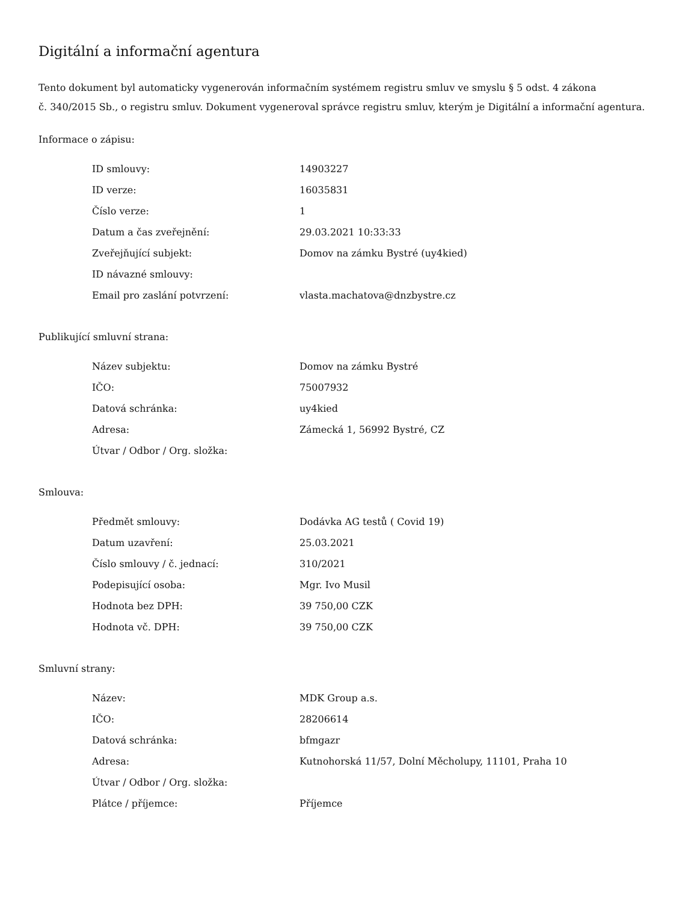Digitální a informační agentura
Tento dokument byl automaticky vygenerován informačním systémem registru smluv ve smyslu § 5 odst. 4 zákona
č. 340/2015 Sb., o registru smluv. Dokument vygeneroval správce registru smluv, kterým je Digitální a informační agentura.
Informace o zápisu:
| ID smlouvy: | 14903227 |
| ID verze: | 16035831 |
| Číslo verze: | 1 |
| Datum a čas zveřejnění: | 29.03.2021 10:33:33 |
| Zveřejňující subjekt: | Domov na zámku Bystré (uy4kied) |
| ID návazné smlouvy: | |
| Email pro zaslání potvrzení: | vlasta.machatova@dnzbystre.cz |
Publikující smluvní strana:
| Název subjektu: | Domov na zámku Bystré |
| IČO: | 75007932 |
| Datová schránka: | uy4kied |
| Adresa: | Zámecká 1, 56992 Bystré, CZ |
| Útvar / Odbor / Org. složka: | |
Smlouva:
| Předmět smlouvy: | Dodávka AG testů ( Covid 19) |
| Datum uzavření: | 25.03.2021 |
| Číslo smlouvy / č. jednací: | 310/2021 |
| Podepisující osoba: | Mgr. Ivo Musil |
| Hodnota bez DPH: | 39 750,00 CZK |
| Hodnota vč. DPH: | 39 750,00 CZK |
Smluvní strany:
| Název: | MDK Group a.s. |
| IČO: | 28206614 |
| Datová schránka: | bfmgazr |
| Adresa: | Kutnohorská 11/57, Dolní Měcholupy, 11101, Praha 10 |
| Útvar / Odbor / Org. složka: | |
| Plátce / příjemce: | Příjemce |